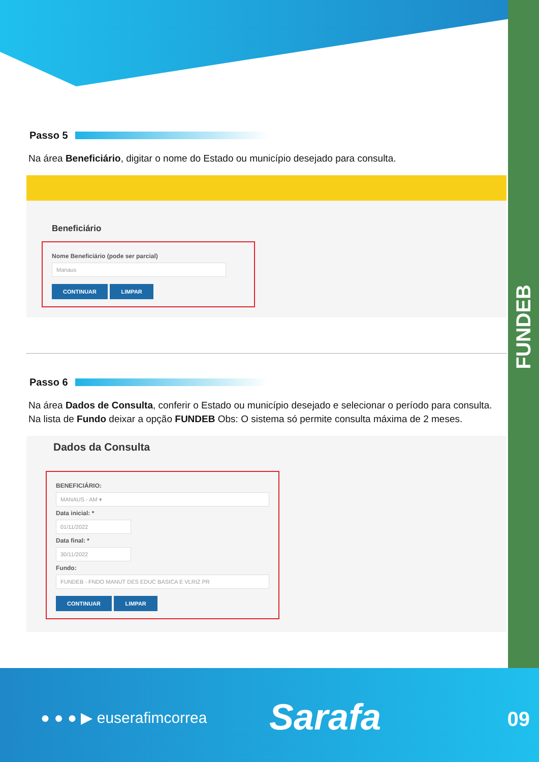FUNDEB
Passo 5
Na área Beneficiário, digitar o nome do Estado ou município desejado para consulta.
Beneficiário
Nome Beneficiário (pode ser parcial)
Manaus
CONTINUAR LIMPAR
Passo 6
Na área Dados de Consulta, conferir o Estado ou município desejado e selecionar o período para consulta. Na lista de Fundo deixar a opção FUNDEB Obs: O sistema só permite consulta máxima de 2 meses.
Dados da Consulta
BENEFICIÁRIO:
MANAUS - AM ▾
Data inicial: *
01/11/2022
Data final: *
30/11/2022
Fundo:
FUNDEB - FNDO MANUT DES EDUC BASICA E VLRIZ PR
CONTINUAR LIMPAR
● ● ● ▶ euserafimcorrea Sarafa 09